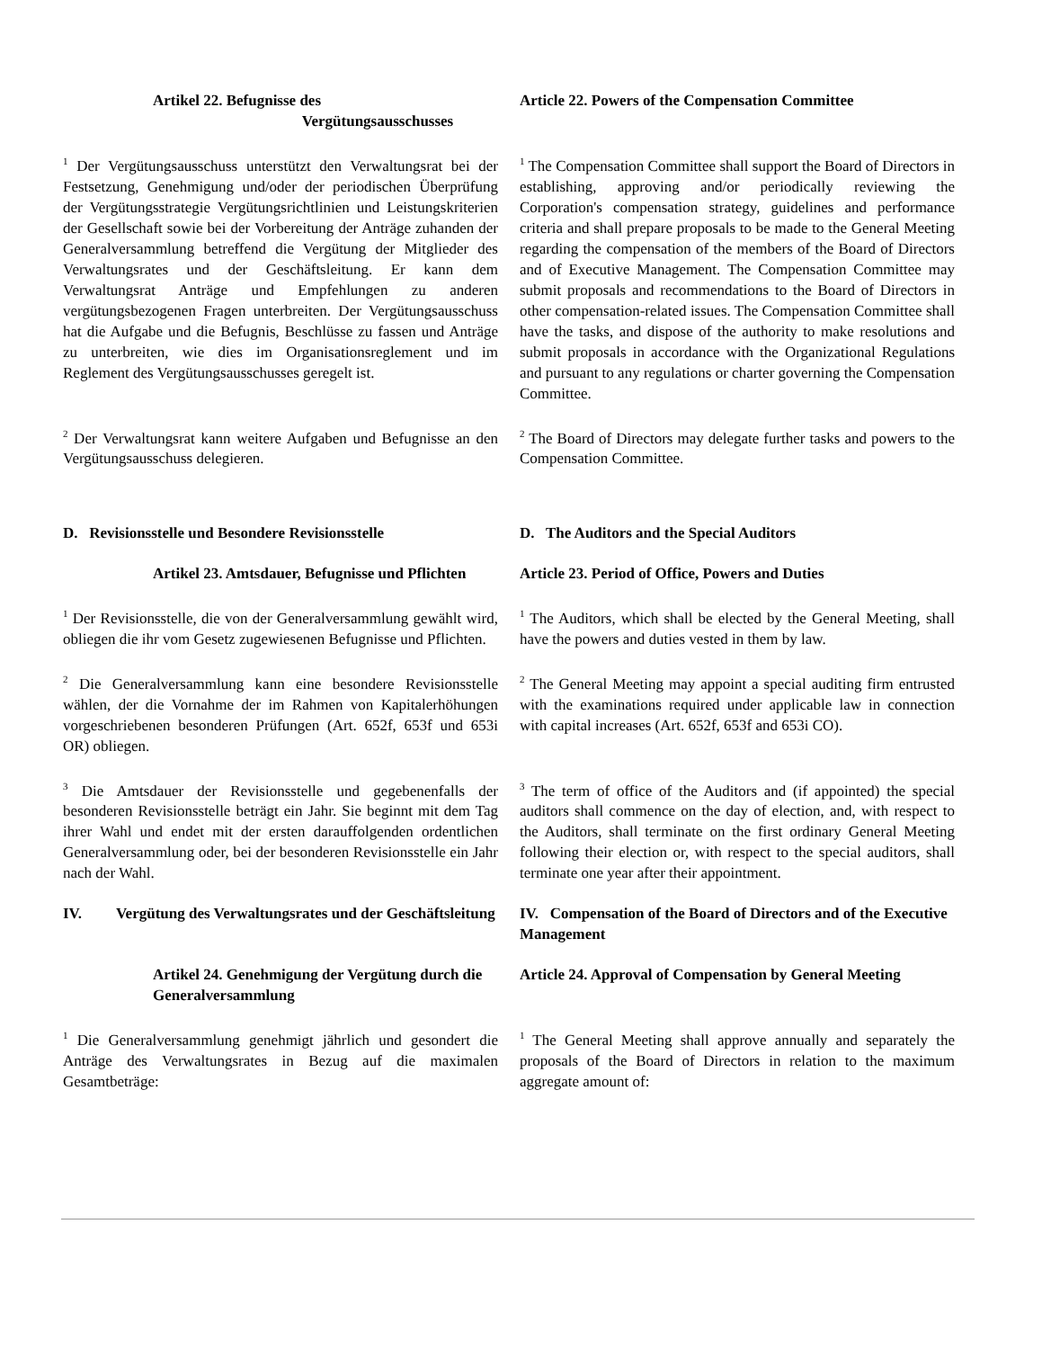| Artikel 22. Befugnisse des Vergütungsausschusses | Article 22. Powers of the Compensation Committee |
| <sup>1</sup> Der Vergütungsausschuss unterstützt den Verwaltungsrat bei der Festsetzung, Genehmigung und/oder der periodischen Überprüfung der Vergütungsstrategie Vergütungsrichtlinien und Leistungskriterien der Gesellschaft sowie bei der Vorbereitung der Anträge zuhanden der Generalversammlung betreffend die Vergütung der Mitglieder des Verwaltungsrates und der Geschäftsleitung. Er kann dem Verwaltungsrat Anträge und Empfehlungen zu anderen vergütungsbezogenen Fragen unterbreiten. Der Vergütungsausschuss hat die Aufgabe und die Befugnis, Beschlüsse zu fassen und Anträge zu unterbreiten, wie dies im Organisationsreglement und im Reglement des Vergütungsausschusses geregelt ist. | <sup>1</sup> The Compensation Committee shall support the Board of Directors in establishing, approving and/or periodically reviewing the Corporation's compensation strategy, guidelines and performance criteria and shall prepare proposals to be made to the General Meeting regarding the compensation of the members of the Board of Directors and of Executive Management. The Compensation Committee may submit proposals and recommendations to the Board of Directors in other compensation-related issues. The Compensation Committee shall have the tasks, and dispose of the authority to make resolutions and submit proposals in accordance with the Organizational Regulations and pursuant to any regulations or charter governing the Compensation Committee. |
| <sup>2</sup> Der Verwaltungsrat kann weitere Aufgaben und Befugnisse an den Vergütungsausschuss delegieren. | <sup>2</sup> The Board of Directors may delegate further tasks and powers to the Compensation Committee. |
| D. Revisionsstelle und Besondere Revisionsstelle | D. The Auditors and the Special Auditors |
| Artikel 23. Amtsdauer, Befugnisse und Pflichten | Article 23. Period of Office, Powers and Duties |
| <sup>1</sup> Der Revisionsstelle, die von der Generalversammlung gewählt wird, obliegen die ihr vom Gesetz zugewiesenen Befugnisse und Pflichten. | <sup>1</sup> The Auditors, which shall be elected by the General Meeting, shall have the powers and duties vested in them by law. |
| <sup>2</sup> Die Generalversammlung kann eine besondere Revisionsstelle wählen, der die Vornahme der im Rahmen von Kapitalerhöhungen vorgeschriebenen besonderen Prüfungen (Art. 652f, 653f und 653i OR) obliegen. | <sup>2</sup> The General Meeting may appoint a special auditing firm entrusted with the examinations required under applicable law in connection with capital increases (Art. 652f, 653f and 653i CO). |
| <sup>3</sup> Die Amtsdauer der Revisionsstelle und gegebenenfalls der besonderen Revisionsstelle beträgt ein Jahr. Sie beginnt mit dem Tag ihrer Wahl und endet mit der ersten darauffolgenden ordentlichen Generalversammlung oder, bei der besonderen Revisionsstelle ein Jahr nach der Wahl. | <sup>3</sup> The term of office of the Auditors and (if appointed) the special auditors shall commence on the day of election, and, with respect to the Auditors, shall terminate on the first ordinary General Meeting following their election or, with respect to the special auditors, shall terminate one year after their appointment. |
| IV. Vergütung des Verwaltungsrates und der Geschäftsleitung | IV. Compensation of the Board of Directors and of the Executive Management |
| Artikel 24. Genehmigung der Vergütung durch die Generalversammlung | Article 24. Approval of Compensation by General Meeting |
| <sup>1</sup> Die Generalversammlung genehmigt jährlich und gesondert die Anträge des Verwaltungsrates in Bezug auf die maximalen Gesamtbeträge: | <sup>1</sup> The General Meeting shall approve annually and separately the proposals of the Board of Directors in relation to the maximum aggregate amount of: |